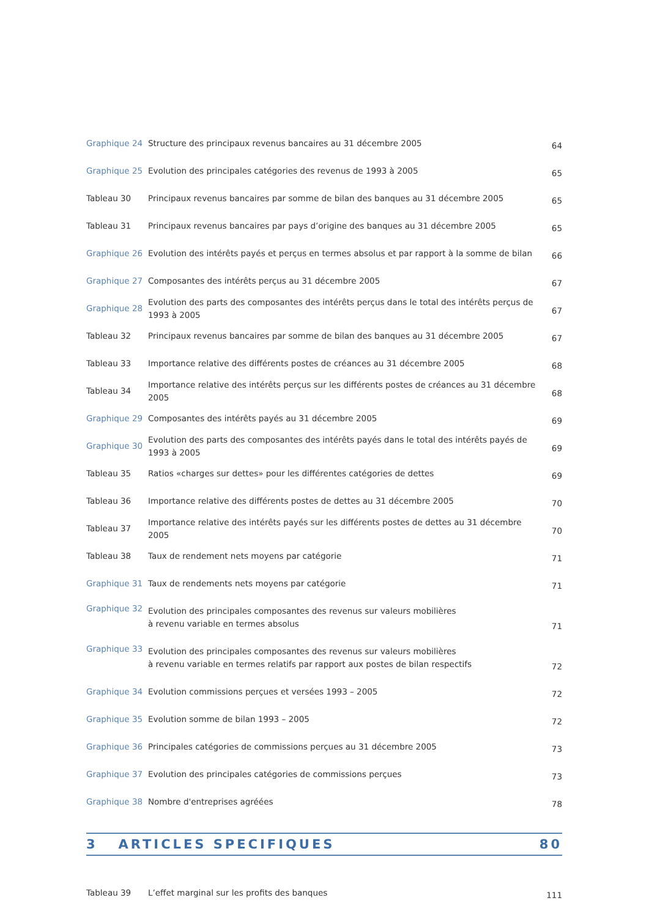| Graphique 24 | Structure des principaux revenus bancaires au 31 décembre 2005 | 64 |
| Graphique 25 | Evolution des principales catégories des revenus de 1993 à 2005 | 65 |
| Tableau 30 | Principaux revenus bancaires par somme de bilan des banques au 31 décembre 2005 | 65 |
| Tableau 31 | Principaux revenus bancaires par pays d’origine des banques au 31 décembre 2005 | 65 |
| Graphique 26 | Evolution des intérêts payés et perçus en termes absolus et par rapport à la somme de bilan | 66 |
| Graphique 27 | Composantes des intérêts perçus au 31 décembre 2005 | 67 |
| Graphique 28 | Evolution des parts des composantes des intérêts perçus dans le total des intérêts perçus de 1993 à 2005 | 67 |
| Tableau 32 | Principaux revenus bancaires par somme de bilan des banques au 31 décembre 2005 | 67 |
| Tableau 33 | Importance relative des différents postes de créances au 31 décembre 2005 | 68 |
| Tableau 34 | Importance relative des intérêts perçus sur les différents postes de créances au 31 décembre 2005 | 68 |
| Graphique 29 | Composantes des intérêts payés au 31 décembre 2005 | 69 |
| Graphique 30 | Evolution des parts des composantes des intérêts payés dans le total des intérêts payés de 1993 à 2005 | 69 |
| Tableau 35 | Ratios «charges sur dettes» pour les différentes catégories de dettes | 69 |
| Tableau 36 | Importance relative des différents postes de dettes au 31 décembre 2005 | 70 |
| Tableau 37 | Importance relative des intérêts payés sur les différents postes de dettes au 31 décembre 2005 | 70 |
| Tableau 38 | Taux de rendement nets moyens par catégorie | 71 |
| Graphique 31 | Taux de rendements nets moyens par catégorie | 71 |
| Graphique 32 | Evolution des principales composantes des revenus sur valeurs mobilières à revenu variable en termes absolus | 71 |
| Graphique 33 | Evolution des principales composantes des revenus sur valeurs mobilières à revenu variable en termes relatifs par rapport aux postes de bilan respectifs | 72 |
| Graphique 34 | Evolution commissions perçues et versées 1993 – 2005 | 72 |
| Graphique 35 | Evolution somme de bilan 1993 – 2005 | 72 |
| Graphique 36 | Principales catégories de commissions perçues au 31 décembre 2005 | 73 |
| Graphique 37 | Evolution des principales catégories de commissions perçues | 73 |
| Graphique 38 | Nombre d'entreprises agréées | 78 |
3 ARTICLES SPECIFIQUES 80
| Tableau 39 | L’effet marginal sur les profits des banques | 111 |